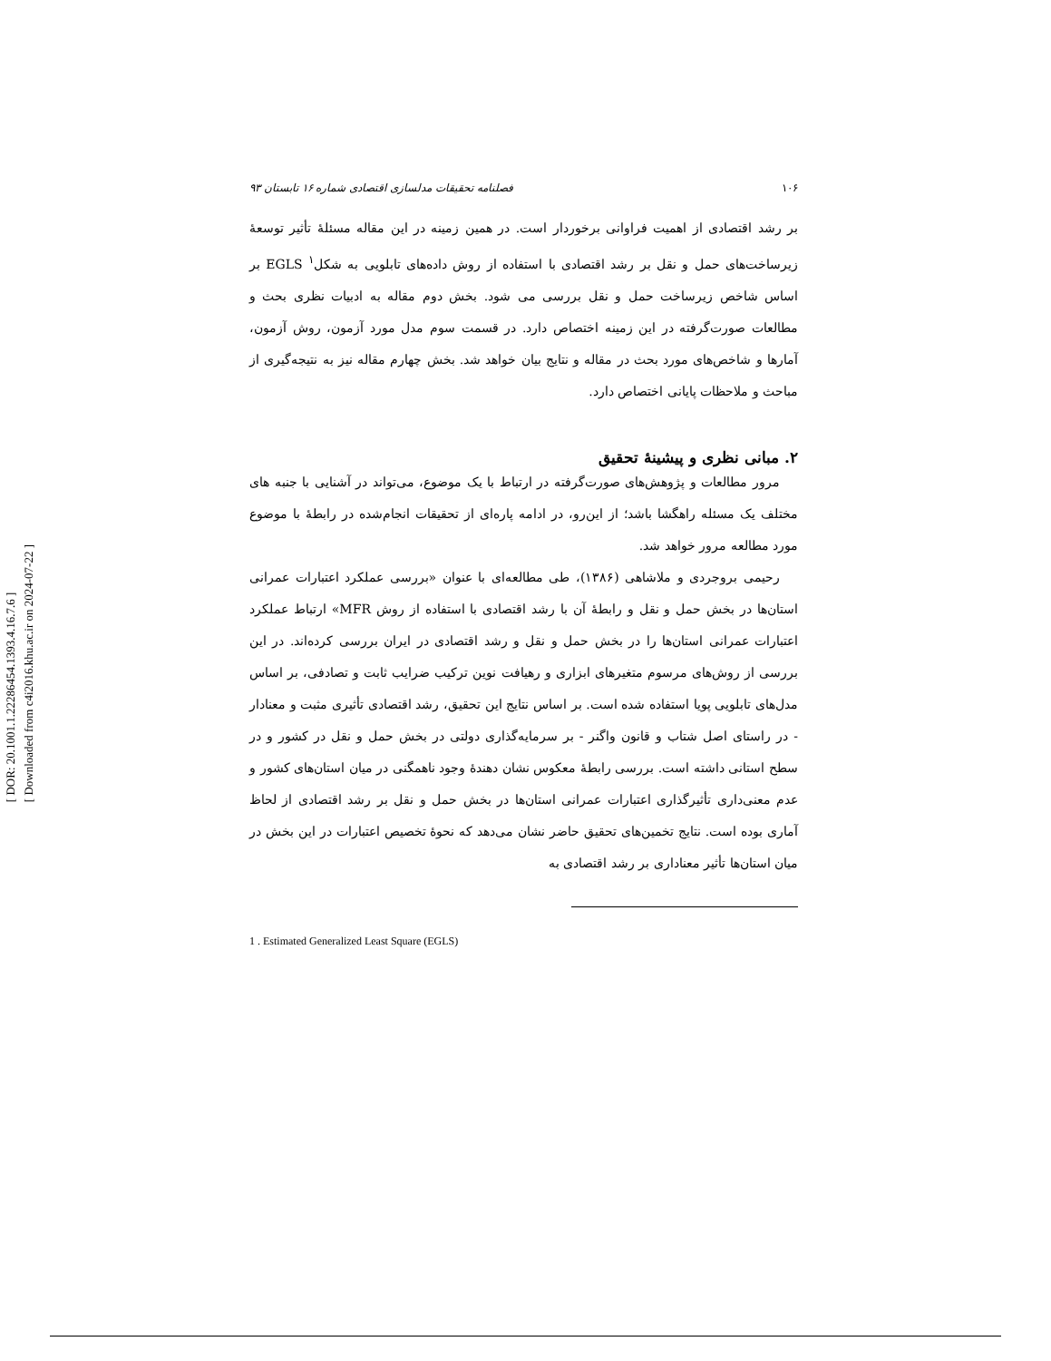[ DOR: 20.1001.1.22286454.1393.4.16.7.6 ]
[ Downloaded from c4i2016.khu.ac.ir on 2024-07-22 ]
۱۰۶ فصلنامه تحقیقات مدلسازی اقتصادی شماره ۱۶ تابستان ۹۳
بر رشد اقتصادی از اهمیت فراوانی برخوردار است. در همین زمینه در این مقاله مسئلهٔ تأثیر توسعهٔ زیرساخت‌های حمل و نقل بر رشد اقتصادی با استفاده از روش داده‌های تابلویی به شکل<sup>۱</sup> EGLS بر اساس شاخص زیرساخت حمل و نقل بررسی می شود. بخش دوم مقاله به ادبیات نظری بحث و مطالعات صورت‌گرفته در این زمینه اختصاص دارد. در قسمت سوم مدل مورد آزمون، روش آزمون، آمارها و شاخص‌های مورد بحث در مقاله و نتایج بیان خواهد شد. بخش چهارم مقاله نیز به نتیجه‌گیری از مباحث و ملاحظات پایانی اختصاص دارد.
۲. مبانی نظری و پیشینهٔ تحقیق
مرور مطالعات و پژوهش‌های صورت‌گرفته در ارتباط با یک موضوع، می‌تواند در آشنایی با جنبه های مختلف یک مسئله راهگشا باشد؛ از این‌رو، در ادامه پاره‌ای از تحقیقات انجام‌شده در رابطهٔ با موضوع مورد مطالعه مرور خواهد شد.
رحیمی بروجردی و ملاشاهی (۱۳۸۶)، طی مطالعه‌ای با عنوان «بررسی عملکرد اعتبارات عمرانی استان‌ها در بخش حمل و نقل و رابطهٔ آن با رشد اقتصادی با استفاده از روش MFR» ارتباط عملکرد اعتبارات عمرانی استان‌ها را در بخش حمل و نقل و رشد اقتصادی در ایران بررسی کرده‌اند. در این بررسی از روش‌های مرسوم متغیرهای ابزاری و رهیافت نوین ترکیب ضرایب ثابت و تصادفی، بر اساس مدل‌های تابلویی پویا استفاده شده است. بر اساس نتایج این تحقیق، رشد اقتصادی تأثیری مثبت و معنادار - در راستای اصل شتاب و قانون واگنر - بر سرمایه‌گذاری دولتی در بخش حمل و نقل در کشور و در سطح استانی داشته است. بررسی رابطهٔ معکوس نشان دهندهٔ وجود ناهمگنی در میان استان‌های کشور و عدم معنی‌داری تأثیرگذاری اعتبارات عمرانی استان‌ها در بخش حمل و نقل بر رشد اقتصادی از لحاظ آماری بوده است. نتایج تخمین‌های تحقیق حاضر نشان می‌دهد که نحوهٔ تخصیص اعتبارات در این بخش در میان استان‌ها تأثیر معناداری بر رشد اقتصادی به
1 . Estimated Generalized Least Square (EGLS)